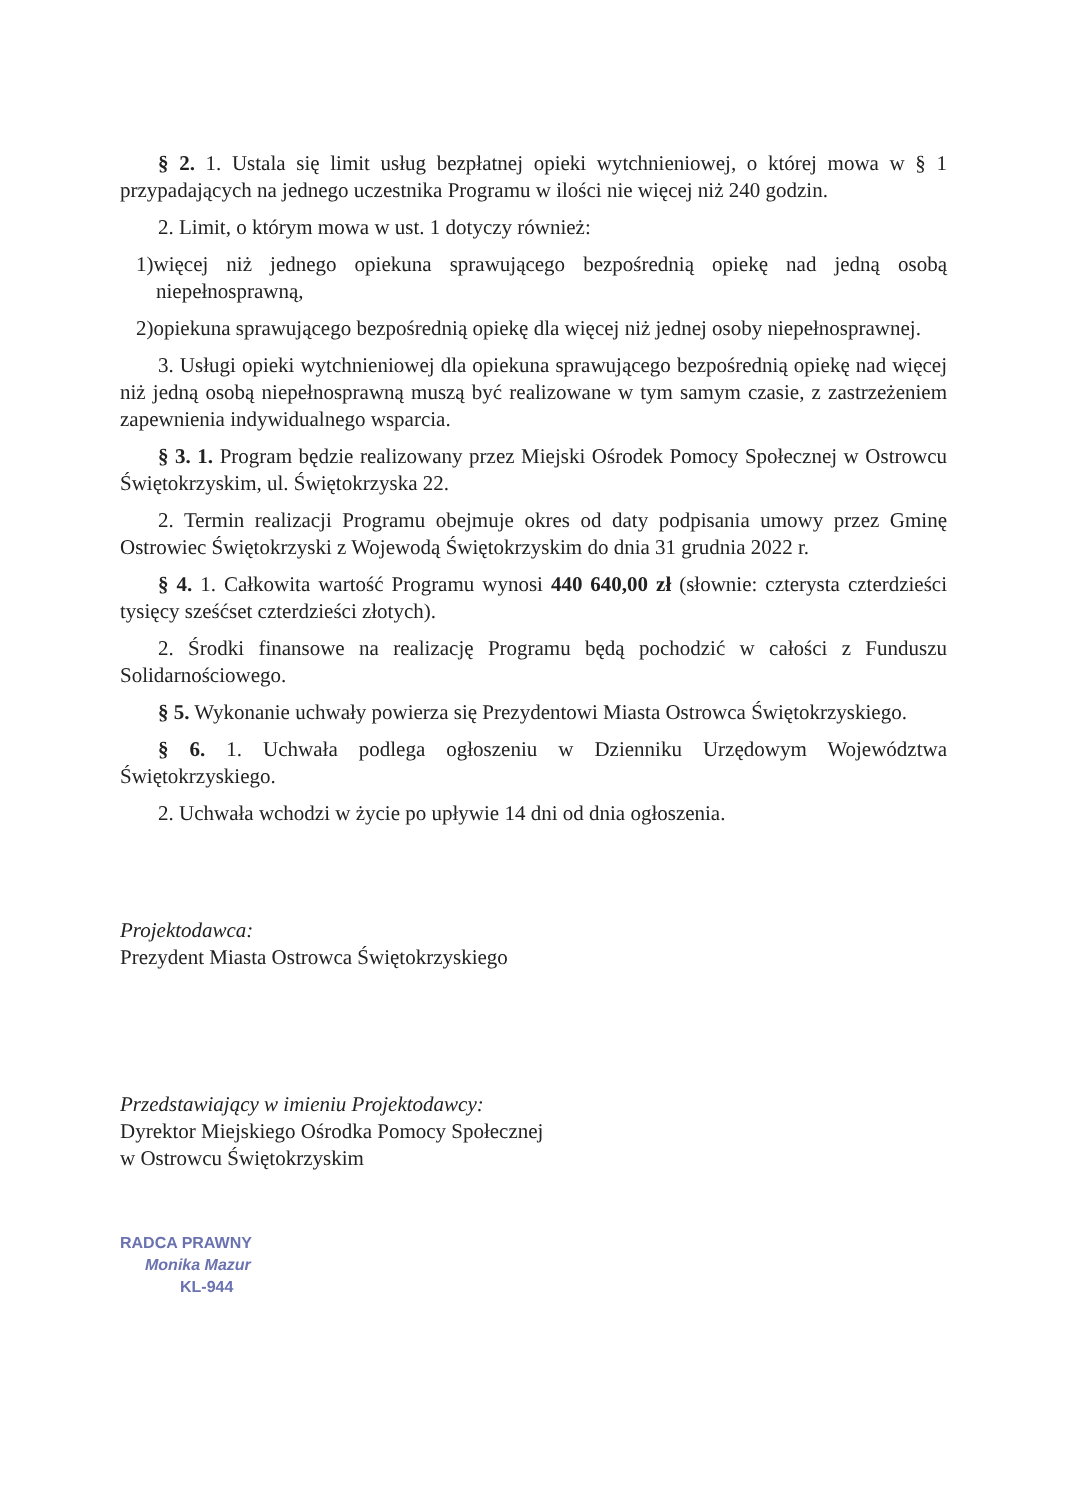§ 2. 1. Ustala się limit usług bezpłatnej opieki wytchnieniowej, o której mowa w § 1 przypadających na jednego uczestnika Programu w ilości nie więcej niż 240 godzin.
2. Limit, o którym mowa w ust. 1 dotyczy również:
1)więcej niż jednego opiekuna sprawującego bezpośrednią opiekę nad jedną osobą niepełnosprawną,
2)opiekuna sprawującego bezpośrednią opiekę dla więcej niż jednej osoby niepełnosprawnej.
3. Usługi opieki wytchnieniowej dla opiekuna sprawującego bezpośrednią opiekę nad więcej niż jedną osobą niepełnosprawną muszą być realizowane w tym samym czasie, z zastrzeżeniem zapewnienia indywidualnego wsparcia.
§ 3. 1. Program będzie realizowany przez Miejski Ośrodek Pomocy Społecznej w Ostrowcu Świętokrzyskim, ul. Świętokrzyska 22.
2. Termin realizacji Programu obejmuje okres od daty podpisania umowy przez Gminę Ostrowiec Świętokrzyski z Wojewodą Świętokrzyskim do dnia 31 grudnia 2022 r.
§ 4. 1. Całkowita wartość Programu wynosi 440 640,00 zł (słownie: czterysta czterdzieści tysięcy sześćset czterdzieści złotych).
2. Środki finansowe na realizację Programu będą pochodzić w całości z Funduszu Solidarnościowego.
§ 5. Wykonanie uchwały powierza się Prezydentowi Miasta Ostrowca Świętokrzyskiego.
§ 6. 1. Uchwała podlega ogłoszeniu w Dzienniku Urzędowym Województwa Świętokrzyskiego.
2. Uchwała wchodzi w życie po upływie 14 dni od dnia ogłoszenia.
Projektodawca:
Prezydent Miasta Ostrowca Świętokrzyskiego
Przedstawiający w imieniu Projektodawcy:
Dyrektor Miejskiego Ośrodka Pomocy Społecznej
w Ostrowcu Świętokrzyskim
RADCA PRAWNY
Monika Mazur
KL-944